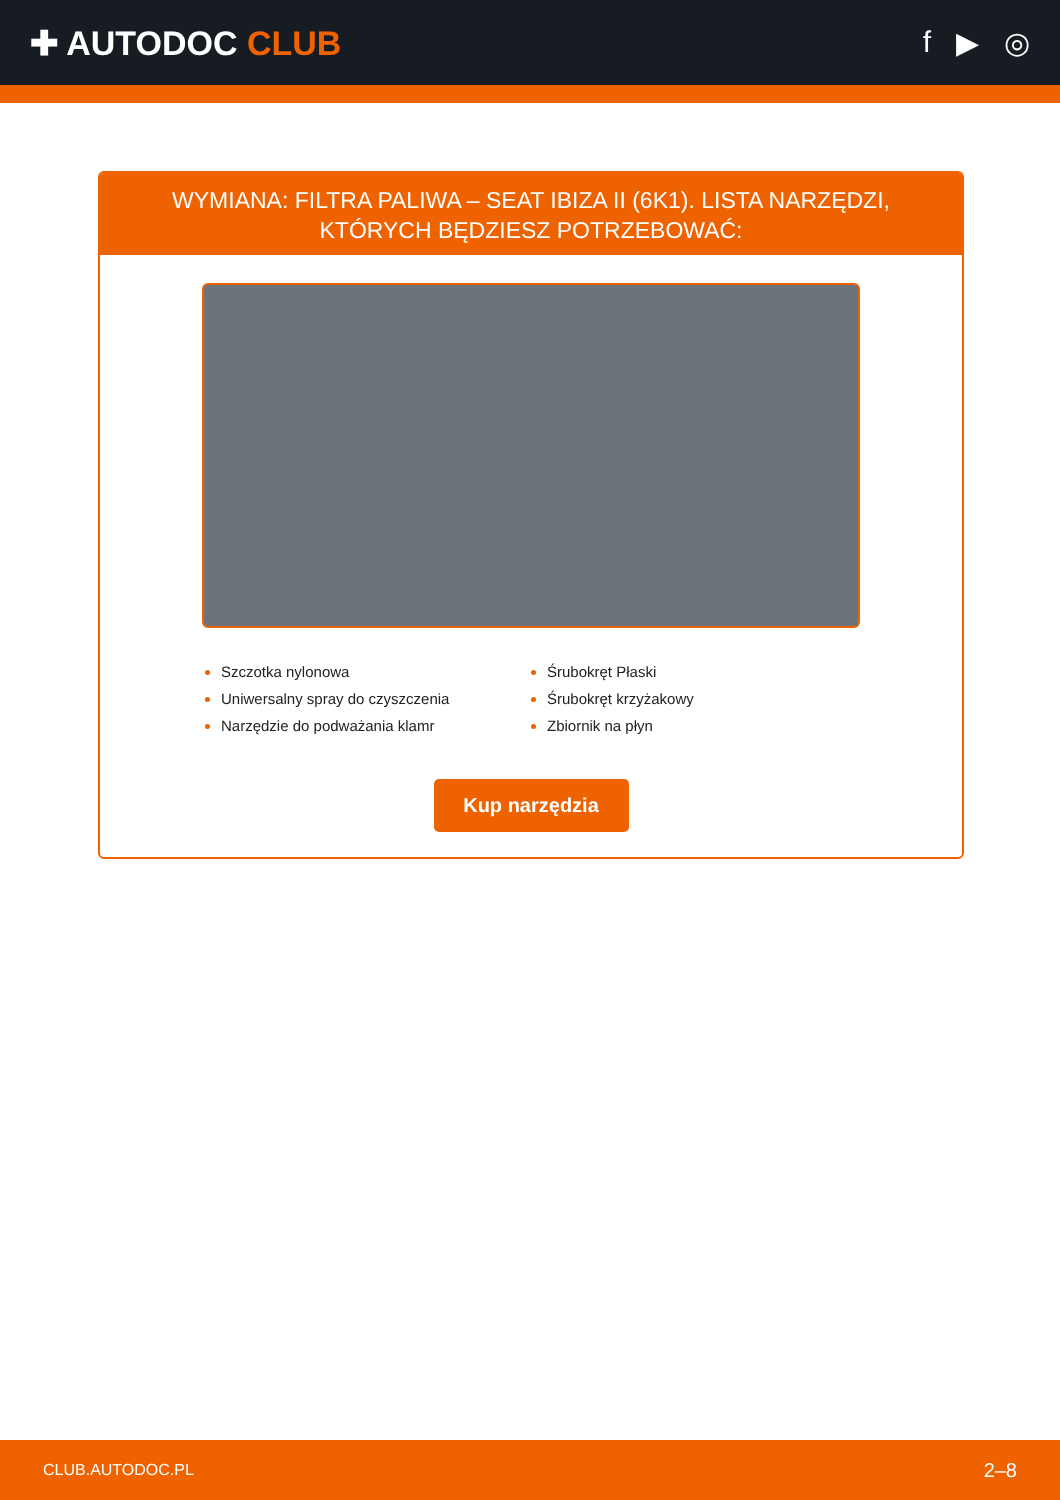✚ AUTODOC CLUB f ▶ ◎
WYMIANA: FILTRA PALIWA – SEAT IBIZA II (6K1). LISTA NARZĘDZI, KTÓRYCH BĘDZIESZ POTRZEBOWAĆ:
Szczotka nylonowa
Uniwersalny spray do czyszczenia
Narzędzie do podważania klamr
Śrubokręt Płaski
Śrubokręt krzyżakowy
Zbiornik na płyn
Kup narzędzia
CLUB.AUTODOC.PL 2–8